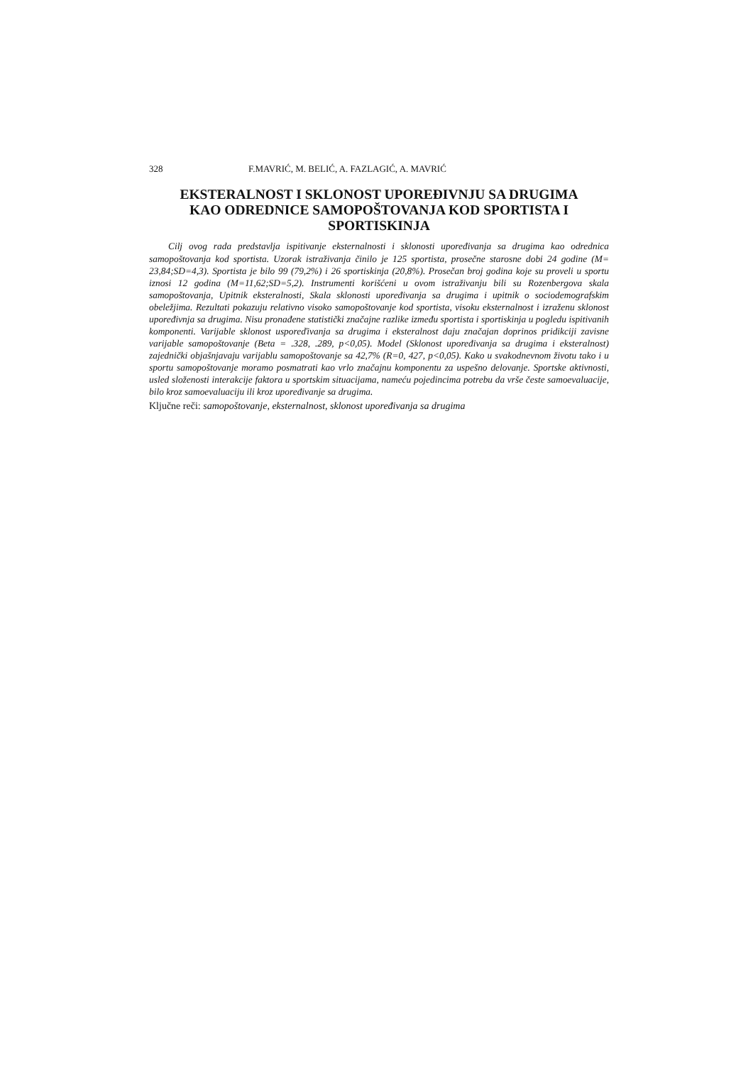328 F.MAVRIĆ, M. BELIĆ, A. FAZLAGIĆ, A. MAVRIĆ
EKSTERALNOST I SKLONOST UPOREĐIVNJU SA DRUGIMA
KAO ODREDNICE SAMOPOŠTOVANJA KOD SPORTISTA I
SPORTISKINJA
Cilj ovog rada predstavlja ispitivanje eksternalnosti i sklonosti upoređivanja sa drugima kao odrednica samopoštovanja kod sportista. Uzorak istraživanja činilo je 125 sportista, prosečne starosne dobi 24 godine (M= 23,84;SD=4,3). Sportista je bilo 99 (79,2%) i 26 sportiskinja (20,8%). Prosečan broj godina koje su proveli u sportu iznosi 12 godina (M=11,62;SD=5,2). Instrumenti korišćeni u ovom istraživanju bili su Rozenbergova skala samopoštovanja, Upitnik eksteralnosti, Skala sklonosti upoređivanja sa drugima i upitnik o sociodemografskim obeležjima. Rezultati pokazuju relativno visoko samopoštovanje kod sportista, visoku eksternalnost i izraženu sklonost upoređivnja sa drugima. Nisu pronađene statistički značajne razlike između sportista i sportiskinja u pogledu ispitivanih komponenti. Varijable sklonost usporeďivanja sa drugima i eksteralnost daju značajan doprinos pridikciji zavisne varijable samopoštovanje (Beta = .328, .289, p<0,05). Model (Sklonost upoređivanja sa drugima i eksteralnost) zajednički objašnjavaju varijablu samopoštovanje sa 42,7% (R=0, 427, p<0,05). Kako u svakodnevnom životu tako i u sportu samopoštovanje moramo posmatrati kao vrlo značajnu komponentu za uspešno delovanje. Sportske aktivnosti, usled složenosti interakcije faktora u sportskim situacijama, nameću pojedincima potrebu da vrše česte samoevaluacije, bilo kroz samoevaluaciju ili kroz upoređivanje sa drugima.
Ključne reči: samopoštovanje, eksternalnost, sklonost upoređivanja sa drugima